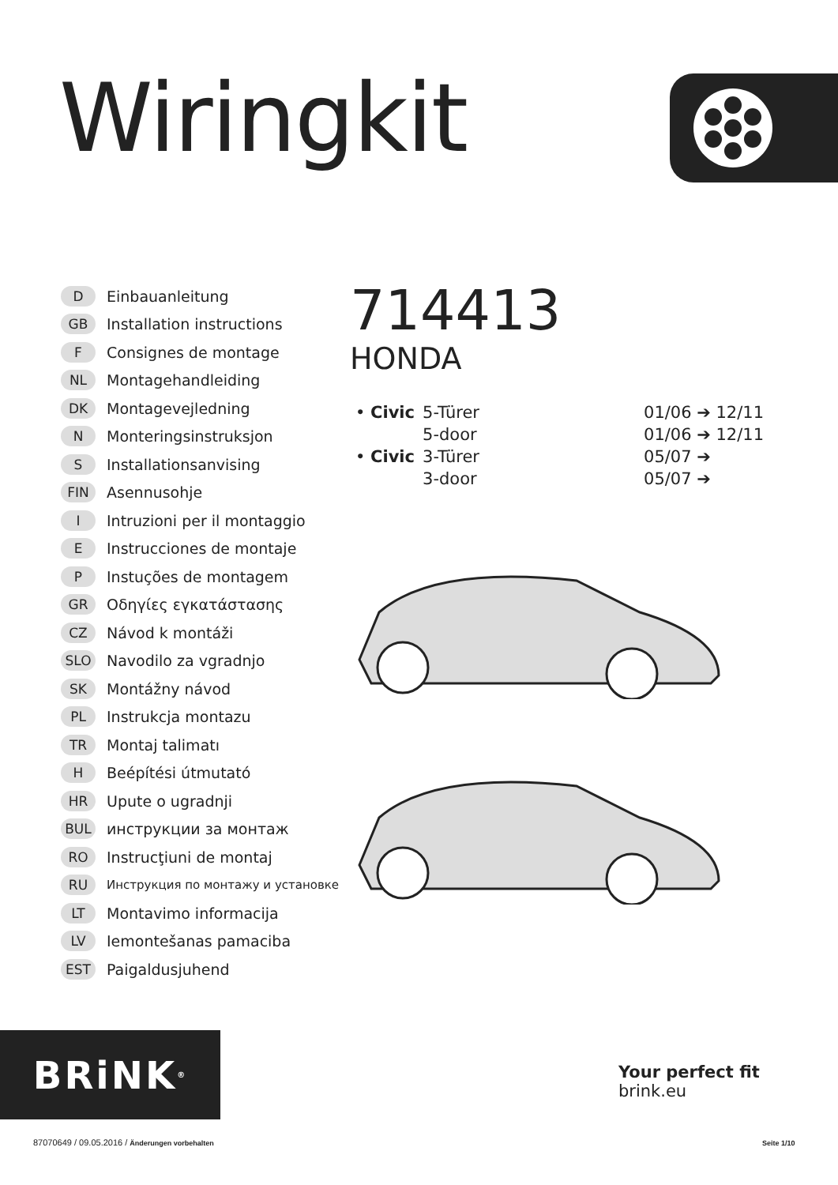Wiringkit
D Einbauanleitung
GB Installation instructions
F Consignes de montage
NL Montagehandleiding
DK Montagevejledning
N Monteringsinstruksjon
S Installationsanvising
FIN Asennusohje
I Intruzioni per il montaggio
E Instrucciones de montaje
P Instuções de montagem
GR Οδηγίες εγκατάστασης
CZ Návod k montáži
SLO Navodilo za vgradnjo
SK Montážny návod
PL Instrukcja montazu
TR Montaj talimatı
H Beépítési útmutató
HR Upute o ugradnji
BUL инструкции за монтаж
RO Instrucţiuni de montaj
RU Инструкция по монтажу и установке
LT Montavimo informacija
LV Iemontešanas pamaciba
EST Paigaldusjuhend
714413
HONDA
| • Civic | 5-Türer | 01/06 ➔ 12/11 |
| | 5-door | 01/06 ➔ 12/11 |
| • Civic | 3-Türer | 05/07 ➔ |
| | 3-door | 05/07 ➔ |
BRiNK<sup>®</sup>
Your perfect fit
brink.eu
87070649 / 09.05.2016 / Änderungen vorbehalten
Seite 1/10